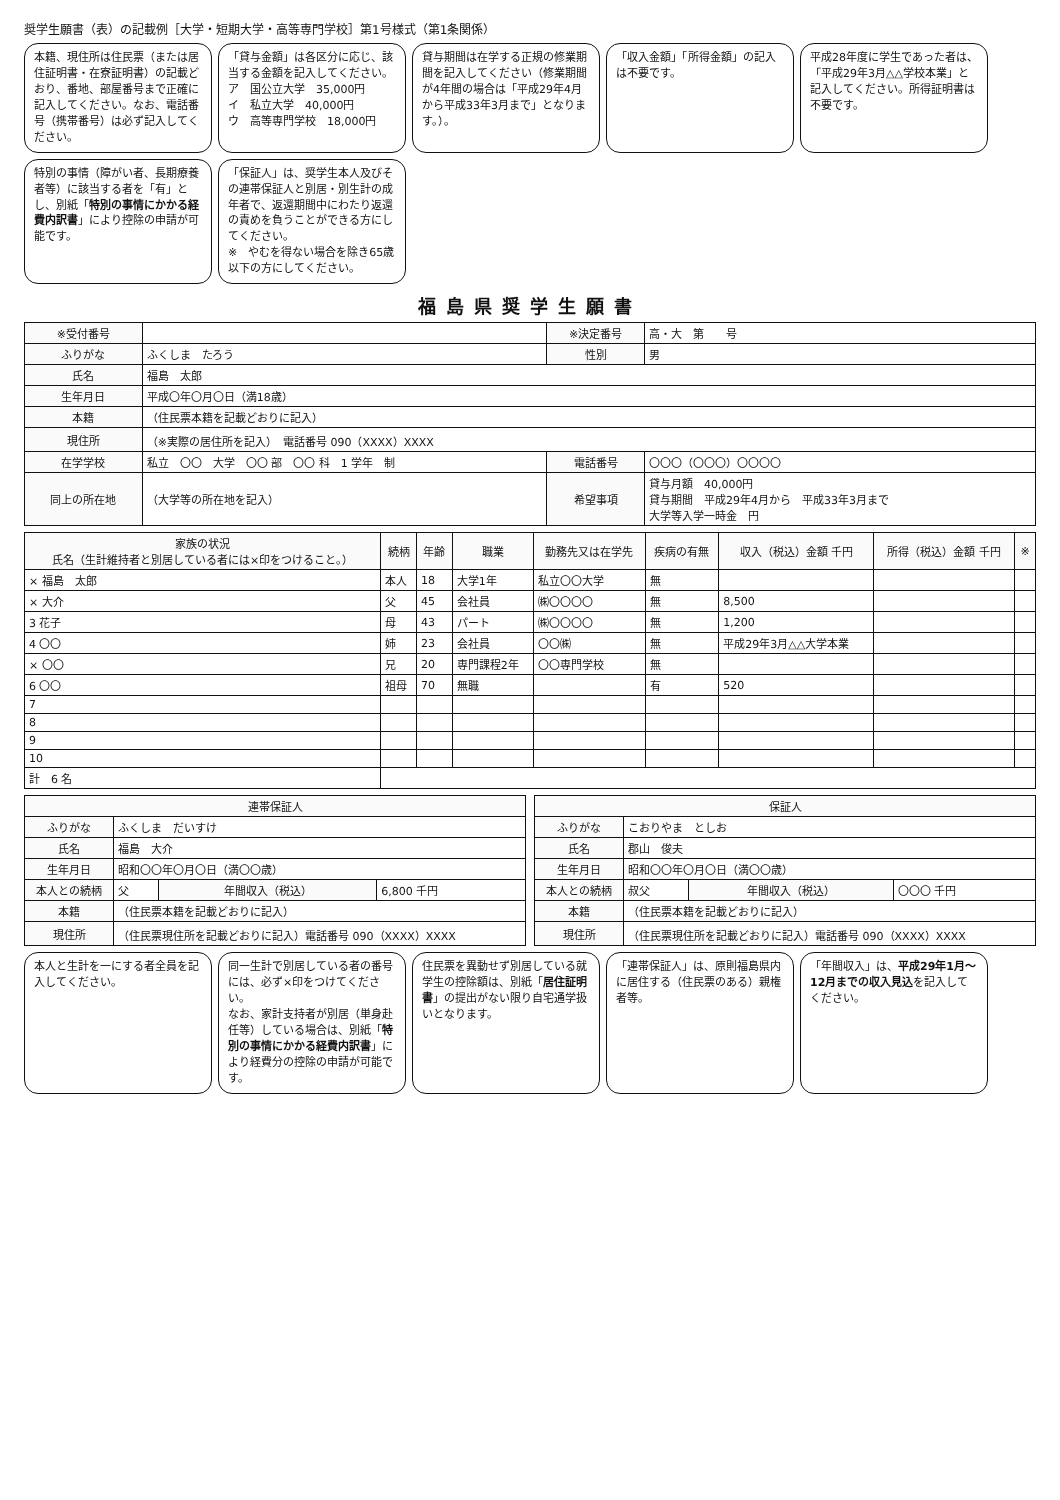奨学生願書（表）の記載例［大学・短期大学・高等専門学校］第1号様式（第1条関係）
本籍、現住所は住民票（または居住証明書・在寮証明書）の記載どおり、番地、部屋番号まで正確に記入してください。なお、電話番号（携帯番号）は必ず記入してください。
「貸与金額」は各区分に応じ、該当する金額を記入してください。
ア　国公立大学　35,000円
イ　私立大学　40,000円
ウ　高等専門学校　18,000円
貸与期間は在学する正規の修業期間を記入してください（修業期間が4年間の場合は「平成29年4月から平成33年3月まで」となります。）。
「収入金額」「所得金額」の記入は不要です。
平成28年度に学生であった者は、「平成29年3月△△学校本業」と記入してください。所得証明書は不要です。
特別の事情（障がい者、長期療養者等）に該当する者を「有」とし、別紙「特別の事情にかかる経費内訳書」により控除の申請が可能です。
「保証人」は、奨学生本人及びその連帯保証人と別居・別生計の成年者で、返還期間中にわたり返還の責めを負うことができる方にしてください。
※　やむを得ない場合を除き65歳以下の方にしてください。
福島県奨学生願書
| ※受付番号 | | ※決定番号 | 高・大 第 号 |
| ふりがな | ふくしま たろう | 性別 | 男 |
| 氏名 | 福島 太郎 | | |
| 生年月日 | 平成〇年〇月〇日（満18歳） | | |
| 本籍 | （住民票本籍を記載どおりに記入） | | |
| 現住所 | （※実際の居住所を記入） 電話番号 090（XXXX）XXXX | | |
| 在学学校 | 私立 〇〇 大学 〇〇 部 〇〇 科 1 学年 制 | 電話番号 | 〇〇〇（〇〇〇）〇〇〇〇 |
| 同上の所在地 | （大学等の所在地を記入） | 希望事項 | 貸与月額 40,000円 貸与期間 平成29年4月から 平成33年3月まで 大学等入学一時金 円 |
| 家族の状況 氏名（生計維持者と別居している者には×印をつけること。） | 続柄 | 年齢 | 職業 | 勤務先又は在学先 | 疾病の有無 | 収入（税込）金額 千円 | 所得（税込）金額 千円 | ※ |
| --- | --- | --- | --- | --- | --- | --- | --- | --- |
| × 福島 太郎 | 本人 | 18 | 大学1年 | 私立〇〇大学 | 無 | | | |
| × 大介 | 父 | 45 | 会社員 | ㈱〇〇〇〇 | 無 | 8,500 | | |
| 3 花子 | 母 | 43 | パート | ㈱〇〇〇〇 | 無 | 1,200 | | |
| 4 〇〇 | 姉 | 23 | 会社員 | 〇〇㈱ | 無 | 平成29年3月△△大学本業 | | |
| × 〇〇 | 兄 | 20 | 専門課程2年 | 〇〇専門学校 | 無 | | | |
| 6 〇〇 | 祖母 | 70 | 無職 | | 有 | 520 | | |
| 7 | | | | | | | | |
| 8 | | | | | | | | |
| 9 | | | | | | | | |
| 10 | | | | | | | | |
| 計 6 名 | | | | | | | | |
| 連帯保証人 | | | |
| --- | --- | --- | --- |
| ふりがな | ふくしま だいすけ | | |
| 氏名 | 福島 大介 | | |
| 生年月日 | 昭和〇〇年〇月〇日（満〇〇歳） | | |
| 本人との続柄 | 父 | 年間収入（税込） | 6,800 千円 |
| 本籍 | （住民票本籍を記載どおりに記入） | | |
| 現住所 | （住民票現住所を記載どおりに記入）電話番号 090（XXXX）XXXX | | |
| 保証人 | | | |
| --- | --- | --- | --- |
| ふりがな | こおりやま としお | | |
| 氏名 | 郡山 俊夫 | | |
| 生年月日 | 昭和〇〇年〇月〇日（満〇〇歳） | | |
| 本人との続柄 | 叔父 | 年間収入（税込） | 〇〇〇 千円 |
| 本籍 | （住民票本籍を記載どおりに記入） | | |
| 現住所 | （住民票現住所を記載どおりに記入）電話番号 090（XXXX）XXXX | | |
本人と生計を一にする者全員を記入してください。
同一生計で別居している者の番号には、必ず×印をつけてください。
なお、家計支持者が別居（単身赴任等）している場合は、別紙「特別の事情にかかる経費内訳書」により経費分の控除の申請が可能です。
住民票を異動せず別居している就学生の控除額は、別紙「居住証明書」の提出がない限り自宅通学扱いとなります。
「連帯保証人」は、原則福島県内に居住する（住民票のある）親権者等。
「年間収入」は、平成29年1月～12月までの収入見込を記入してください。